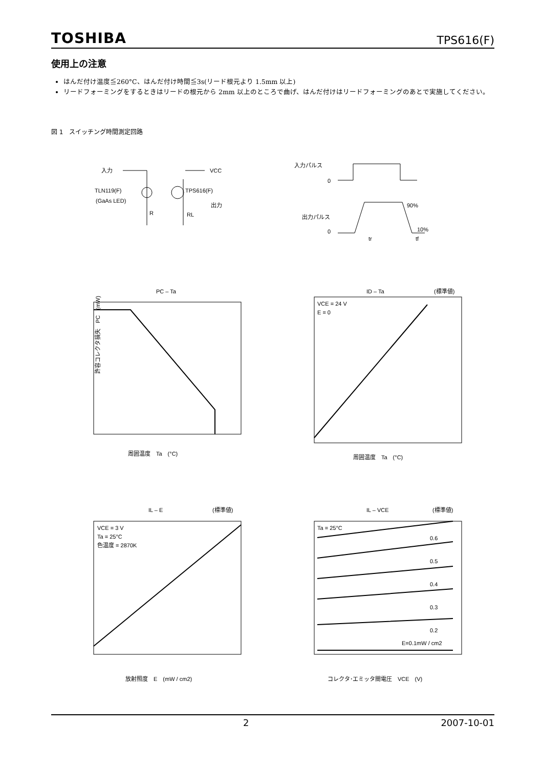TOSHIBA TPS616(F)
使用上の注意
はんだ付け温度≦260°C、はんだ付け時間≦3s(リード根元より 1.5mm 以上)
リードフォーミングをするときはリードの根元から 2mm 以上のところで曲げ、はんだ付けはリードフォーミングのあとで実施してください。
図 1　スイッチング時間測定回路
入力
VCC
TLN119(F)
(GaAs LED)
TPS616(F)
R
RL
出力
入力パルス
0
出力パルス
0
90%
10%
tr
tf
PC – Ta
周囲温度　Ta　(°C)
許容コレクタ損失　PC　(mW)
ID – Ta
(標準値)
VCE = 24 V
E = 0
周囲温度　Ta　(°C)
IL – E
(標準値)
VCE = 3 V
Ta = 25°C
色温度 = 2870K
放射照度　E　(mW / cm2)
IL – VCE
(標準値)
Ta = 25°C
0.6
0.5
0.4
0.3
0.2
E=0.1mW / cm2
コレクタ･エミッタ間電圧　VCE　(V)
2 2007-10-01